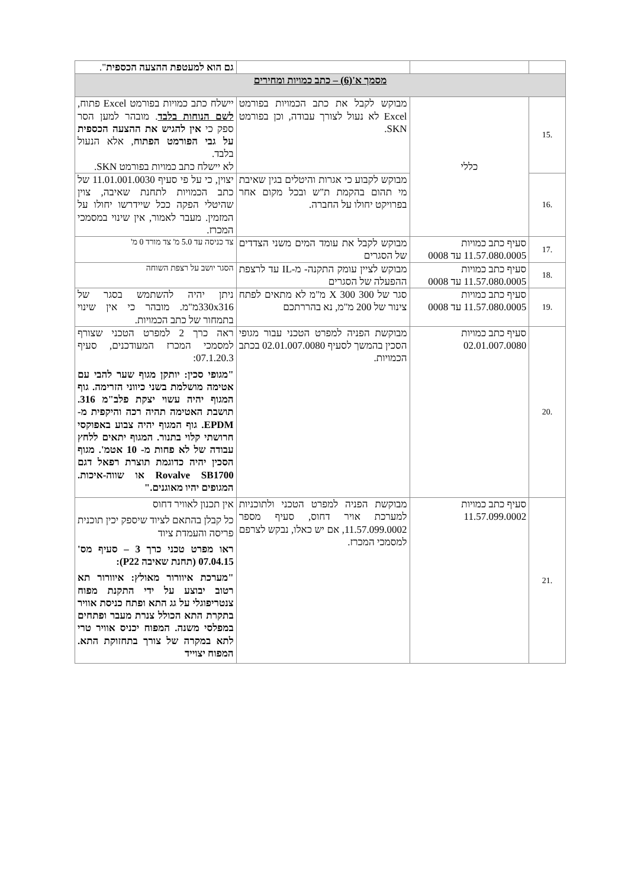| | | | גם הוא למעטפת ההצעה הכספית ". |
| מסמך א'(6) – כתב כמויות ומחירים | | | |
| .15 | כללי | מבוקש לקבל את כתב הכמויות בפורמט Excel לא נעול לצורך עבודה, וכן בפורמט SKN. | יישלח כתב כמויות בפורמט Excel פתוח, לשם הנוחות בלבד . מובהר למען הסר ספק כי אין להגיש את ההצעה הכספית על גבי הפורמט הפתוח , אלא הנעול בלבד. לא יישלח כתב כמויות בפורמט SKN. |
| .16 | | מבוקש לקבוע כי אגרות והיטלים בגין שאיבת מי תהום בהקמת ת"ש ובכל מקום אחר בפרויקט יחולו על החברה. | יצוין, כי על פי סעיף 11.01.001.0030 של כתב הכמויות לתחנת שאיבה, צוין שהיטלי הפקה ככל שיידרשו יחולו על המזמין. מעבר לאמור, אין שינוי במסמכי המכרז. |
| .17 | סעיף כתב כמויות 11.57.080.0005 עד 0008 | מבוקש לקבל את עומד המים משני הצדדים של הסגרים | צד כניסה עד 5.0 מ' צד מורד 0 מ' |
| .18 | סעיף כתב כמויות 11.57.080.0005 עד 0008 | מבוקש לציין עומק התקנה- מ-IL עד לרצפת ההפעלה של הסגרים | הסגר יושב על רצפת השוחה |
| .19 | סעיף כתב כמויות 11.57.080.0005 עד 0008 | סגר של 300 X 300 מ"מ לא מתאים לפתח צינור של 200 מ"מ, נא בהררתכם | ניתן יהיה להשתמש בסגר של 330x316מ"מ. מובהר כי אין שינוי בתמחור של כתב הכמויות. |
| .20 | סעיף כתב כמויות 02.01.007.0080 | מבוקשת הפניה למפרט הטכני עבור מגופי הסכין בהמשך לסעיף 02.01.007.0080 בכתב הכמויות. | ראה כרך 2 למפרט הטכני שצורף למסמכי המכרז המעודכנים, סעיף 07.1.20.3: "מגופי סכין: יותקן מגוף שער להבי עם אטימה מושלמת בשני כיווני הזרימה. גוף המגוף יהיה עשוי יצקת פלב"מ 316. תושבת האטימה תהיה רכה והיקפית מ- EPDM. גוף המגוף יהיה צבוע באפוקסי חרושתי קלוי בתנור. המגוף יתאים ללחץ עבודה של לא פחות מ- 10 אטמ'. מגוף הסכין יהיה כדוגמת תוצרת רפאל דגם Rovalve SB1700 או שווה-איכות. המגופים יהיו מאוגנים." |
| .21 | סעיף כתב כמויות 11.57.099.0002 | מבוקשת הפניה למפרט הטכני ולתוכניות למערכת אויר דחוס, סעיף מספר 11.57.099.0002, אם יש כאלו, נבקש לצרפם למסמכי המכרז. | אין תכנון לאוויר דחוס כל קבלן בהתאם לציוד שיספק יכין תוכנית פריסה והעמדת ציוד ראו מפרט טכני כרך 3 – סעיף מס' 07.04.15 (תחנת שאיבה P22): "מערכת איוורור מאולץ: איוורור תא רטוב יבוצע על ידי התקנת מפוח צנטריפוגלי על גג התא ופתח כניסת אוויר בתקרת התא הכולל צנרת מעבר ופתחים במפלסי משנה. המפוח יכניס אוויר טרי לתא במקרה של צורך בתחזוקת התא. המפוח יצוייד |